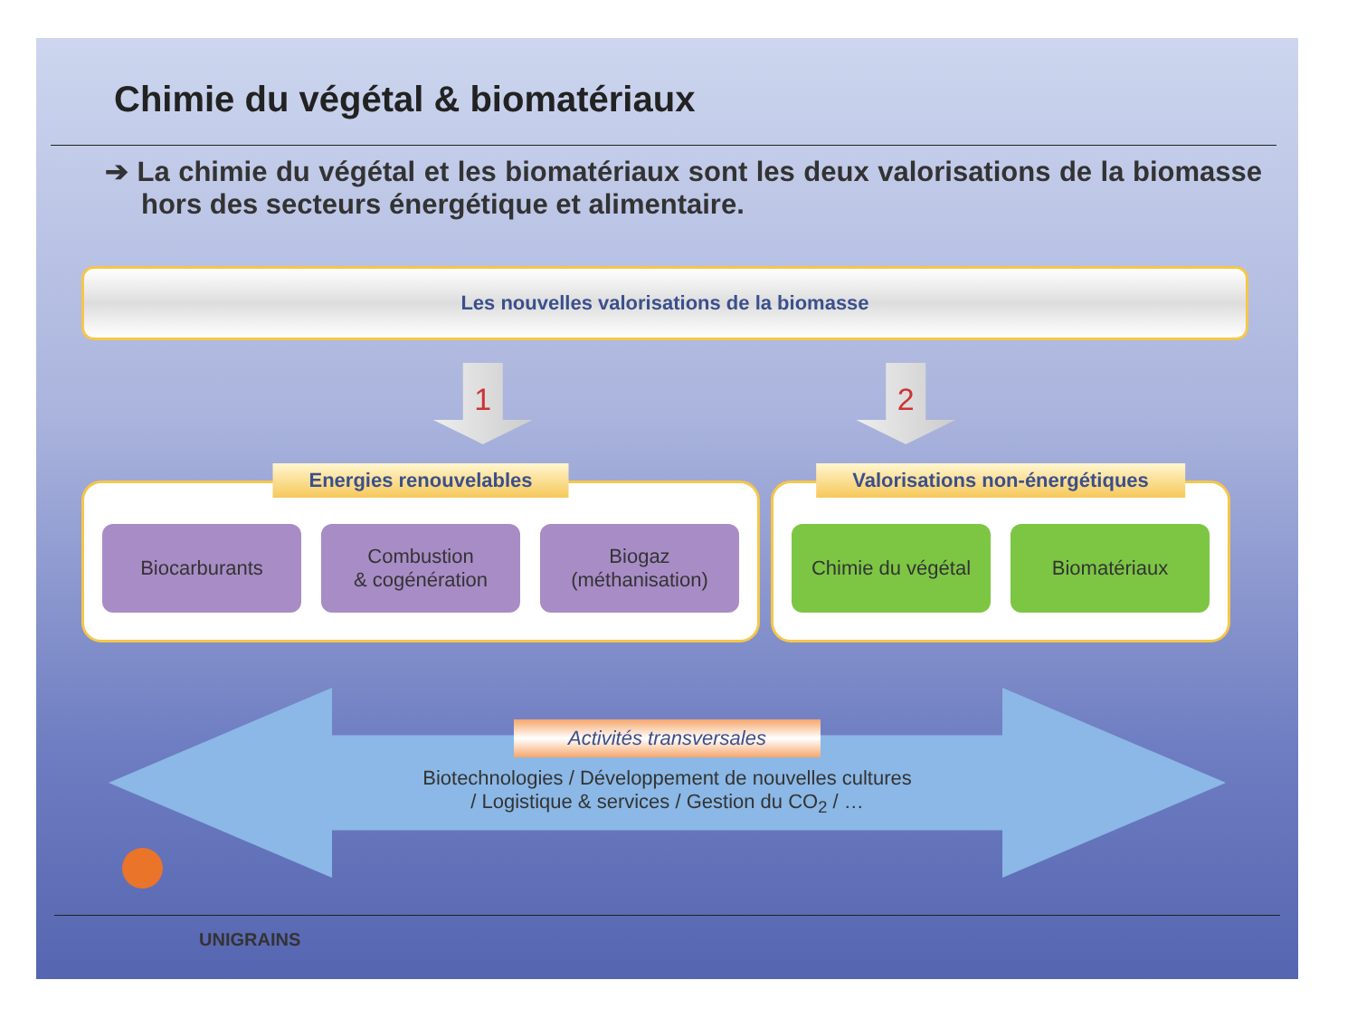Chimie du végétal & biomatériaux
➔ La chimie du végétal et les biomatériaux sont les deux valorisations de la biomasse hors des secteurs énergétique et alimentaire.
Les nouvelles valorisations de la biomasse
1 2
Energies renouvelables
Biocarburants Combustion
& cogénération
Biogaz
(méthanisation)
Valorisations non-énergétiques
Chimie du végétal
Biomatériaux
Activités transversales
Biotechnologies / Développement de nouvelles cultures
/ Logistique & services / Gestion du CO<sub>2</sub> / …
UNIGRAINS